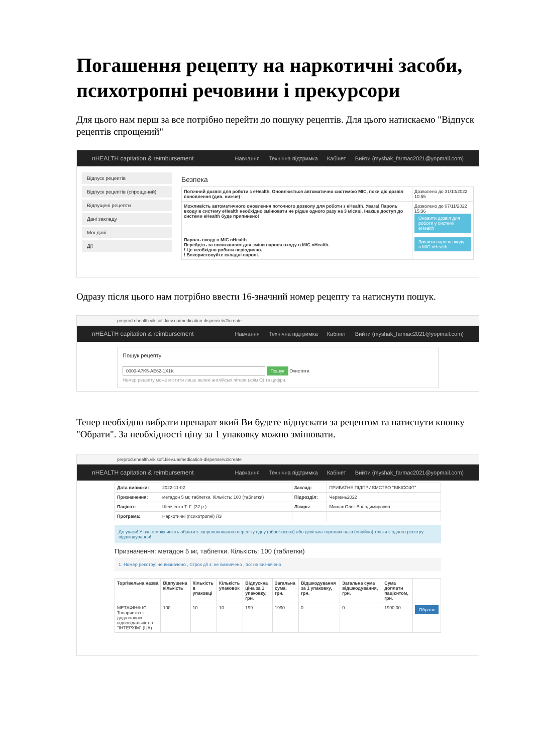Погашення рецепту на наркотичні засоби, психотропні речовини і прекурсори
Для цього нам перш за все потрібно перейти до пошуку рецептів. Для цього натискаємо "Відпуск рецептів спрощений"
nHEALTH capitation & reimbursement Навчання Технічна підтримка Кабінет Вийти (myshak_farmac2021@yopmail.com)
Відпуск рецептів
Відпуск рецептів (спрощений)
Відпущені рецепти
Дані закладу
Мої дані
Дії
Безпека
| Поточний дозвіл для роботи з eHealth. Оновлюється автоматично системою МІС, поки діє дозвіл поновлення (див. нижче) | Дозволено до 31/10/2022 10:55 |
| Можливість автоматичного оновлення поточного дозволу для роботи з eHealth. Увага! Пароль входу в систему eHealth необхідно змінювати не рідше одного разу на 3 місяці. Інакше доступ до системи eHealth буде припинено! | Дозволено до 07/11/2022 15:36 Оновити дозвіл для роботи у системі eHealth |
| Пароль входу в МІС nHealth Перейдіть за посиланням для зміни пароля входу в МІС nHealth. ! Це необхідно робити періодично. ! Використовуйте складні паролі. | Змінити пароль входу в МІС nHealth |
Одразу після цього нам потрібно ввести 16-значний номер рецепту та натиснути пошук.
preprod.ehealth.vikisoft.kiev.ua/medication-dispense/v2/create
nHEALTH capitation & reimbursement Навчання Технічна підтримка Кабінет Вийти (myshak_farmac2021@yopmail.com)
Пошук рецепту
0000-A7K5-AE62-1X1K Пошук Очистити
Номер рецепту може містити лише великі англійські літери (крім О) та цифри.
Тепер необхідно вибрати препарат який Ви будете відпускати за рецептом та натиснути кнопку "Обрати". За необхідності ціну за 1 упаковку можно змінювати.
preprod.ehealth.vikisoft.kiev.ua/medication-dispense/v2/create
nHEALTH capitation & reimbursement Навчання Технічна підтримка Кабінет Вийти (myshak_farmac2021@yopmail.com)
| Дата виписки: | 2022-11-02 | Заклад: | ПРИВАТНЕ ПІДПРИЄМСТВО "ВІКІСОФТ" |
| Призначення: | метадон 5 мг, таблетки. Кількість: 100 (таблетки) | Підрозділ: | Червень2022 |
| Пацієнт: | Шевченко Т. Г. (32 р.) | Лікарь: | Мишак Олег Володимирович |
| Програма: | Наркотичні (психотропні) ЛЗ | | |
До уваги! У вас є можливість обрати з запропонованого переліку одну (обов'язково) або декілька торгових назв (опційно) тільки з одного реєстру відшкодування!
Призначення: метадон 5 мг, таблетки. Кількість: 100 (таблетки)
1. Номер реєстру: не визначено , Строк дії з: не визначено , по: не визначено
| Торгівельна назва | Відпущена кількість | Кількість в упаковці | Кількість упаковок | Відпускна ціна за 1 упаковку, грн. | Загальна сума, грн. | Відшкодування за 1 упаковку, грн. | Загальна сума відшкодування, грн. | Сума доплати пацієнтом, грн. | |
| --- | --- | --- | --- | --- | --- | --- | --- | --- | --- |
| МЕТАФІН® IC Товариство з додатковою відповідальністю "ІНТЕРХІМ" (UA) | 100 | 10 | 10 | 199 | 1990 | 0 | 0 | 1990.00 | Обрати |